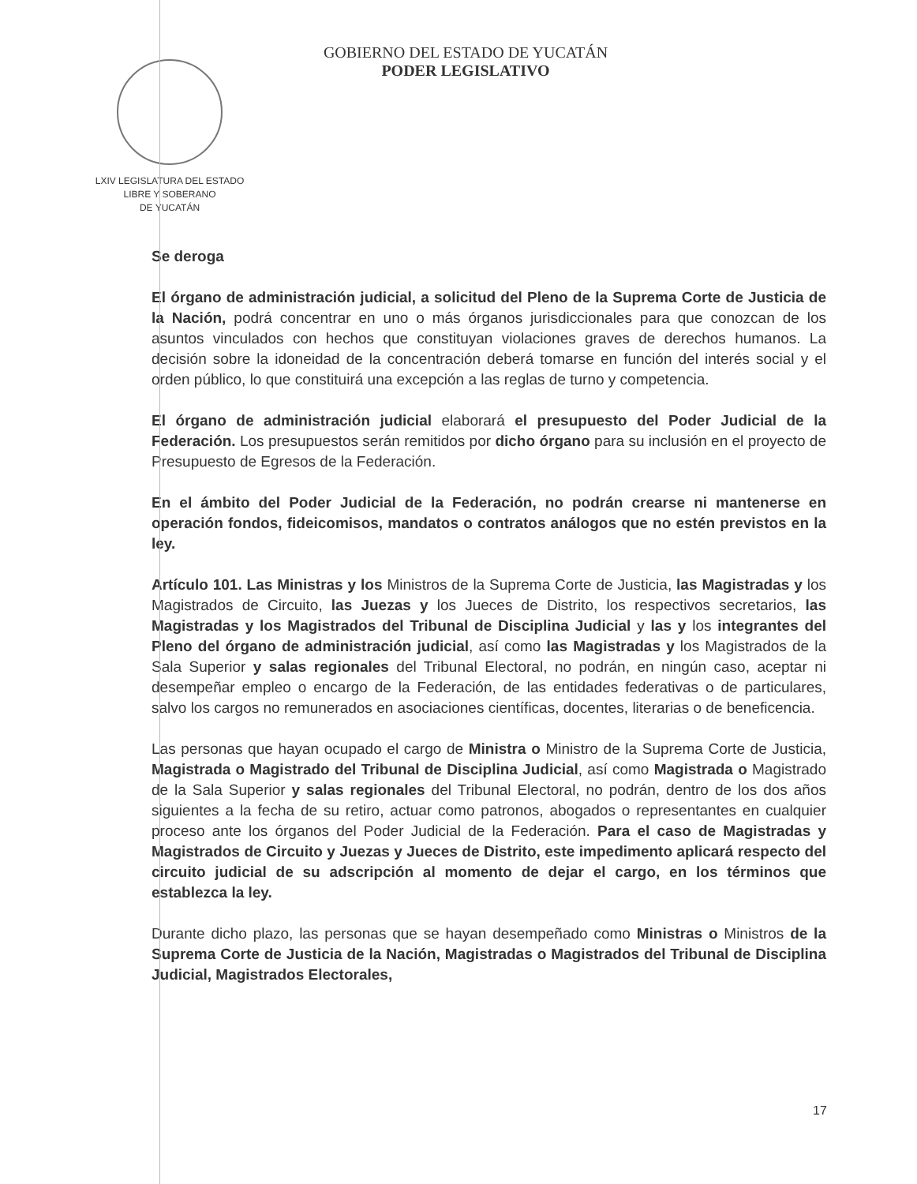LXIV LEGISLATURA DEL ESTADO
LIBRE Y SOBERANO
DE YUCATÁN
GOBIERNO DEL ESTADO DE YUCATÁN
PODER LEGISLATIVO
Se deroga
El órgano de administración judicial, a solicitud del Pleno de la Suprema Corte de Justicia de la Nación, podrá concentrar en uno o más órganos jurisdiccionales para que conozcan de los asuntos vinculados con hechos que constituyan violaciones graves de derechos humanos. La decisión sobre la idoneidad de la concentración deberá tomarse en función del interés social y el orden público, lo que constituirá una excepción a las reglas de turno y competencia.
El órgano de administración judicial elaborará el presupuesto del Poder Judicial de la Federación. Los presupuestos serán remitidos por dicho órgano para su inclusión en el proyecto de Presupuesto de Egresos de la Federación.
En el ámbito del Poder Judicial de la Federación, no podrán crearse ni mantenerse en operación fondos, fideicomisos, mandatos o contratos análogos que no estén previstos en la ley.
Artículo 101. Las Ministras y los Ministros de la Suprema Corte de Justicia, las Magistradas y los Magistrados de Circuito, las Juezas y los Jueces de Distrito, los respectivos secretarios, las Magistradas y los Magistrados del Tribunal de Disciplina Judicial y las y los integrantes del Pleno del órgano de administración judicial, así como las Magistradas y los Magistrados de la Sala Superior y salas regionales del Tribunal Electoral, no podrán, en ningún caso, aceptar ni desempeñar empleo o encargo de la Federación, de las entidades federativas o de particulares, salvo los cargos no remunerados en asociaciones científicas, docentes, literarias o de beneficencia.
Las personas que hayan ocupado el cargo de Ministra o Ministro de la Suprema Corte de Justicia, Magistrada o Magistrado del Tribunal de Disciplina Judicial, así como Magistrada o Magistrado de la Sala Superior y salas regionales del Tribunal Electoral, no podrán, dentro de los dos años siguientes a la fecha de su retiro, actuar como patronos, abogados o representantes en cualquier proceso ante los órganos del Poder Judicial de la Federación. Para el caso de Magistradas y Magistrados de Circuito y Juezas y Jueces de Distrito, este impedimento aplicará respecto del circuito judicial de su adscripción al momento de dejar el cargo, en los términos que establezca la ley.
Durante dicho plazo, las personas que se hayan desempeñado como Ministras o Ministros de la Suprema Corte de Justicia de la Nación, Magistradas o Magistrados del Tribunal de Disciplina Judicial, Magistrados Electorales,
17